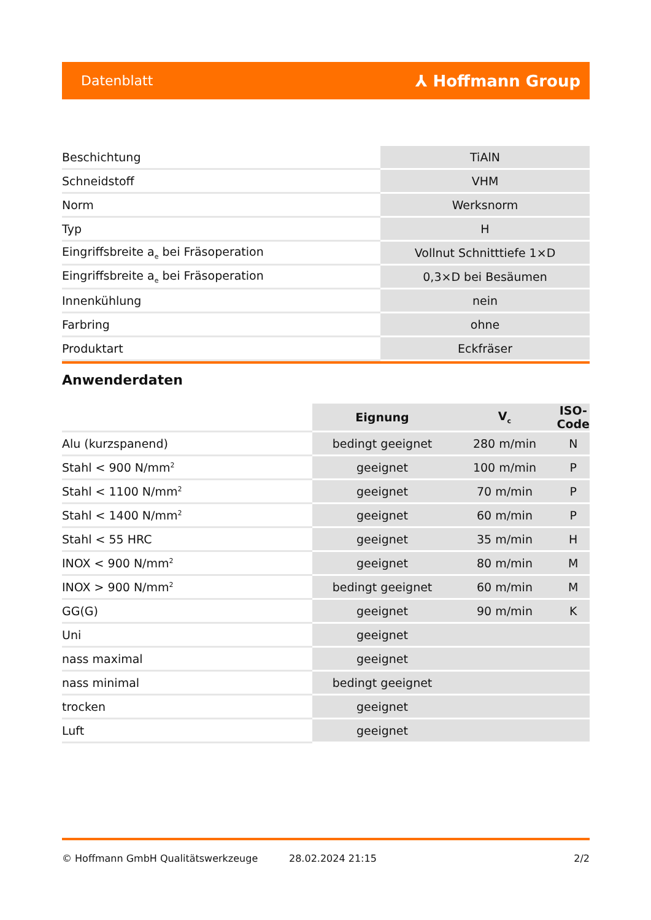Datenblatt ⅄ Hoffmann Group
| Beschichtung | TiAlN |
| Schneidstoff | VHM |
| Norm | Werksnorm |
| Typ | H |
| Eingriffsbreite a<sub>e</sub> bei Fräsoperation | Vollnut Schnitttiefe 1×D |
| Eingriffsbreite a<sub>e</sub> bei Fräsoperation | 0,3×D bei Besäumen |
| Innenkühlung | nein |
| Farbring | ohne |
| Produktart | Eckfräser |
Anwenderdaten
| | Eignung | V<sub>c</sub> | ISO-Code |
| --- | --- | --- | --- |
| Alu (kurzspanend) | bedingt geeignet | 280 m/min | N |
| Stahl < 900 N/mm<sup>2</sup> | geeignet | 100 m/min | P |
| Stahl < 1100 N/mm<sup>2</sup> | geeignet | 70 m/min | P |
| Stahl < 1400 N/mm<sup>2</sup> | geeignet | 60 m/min | P |
| Stahl < 55 HRC | geeignet | 35 m/min | H |
| INOX < 900 N/mm<sup>2</sup> | geeignet | 80 m/min | M |
| INOX > 900 N/mm<sup>2</sup> | bedingt geeignet | 60 m/min | M |
| GG(G) | geeignet | 90 m/min | K |
| Uni | geeignet | | |
| nass maximal | geeignet | | |
| nass minimal | bedingt geeignet | | |
| trocken | geeignet | | |
| Luft | geeignet | | |
© Hoffmann GmbH Qualitätswerkzeuge 28.02.2024 21:15 2/2